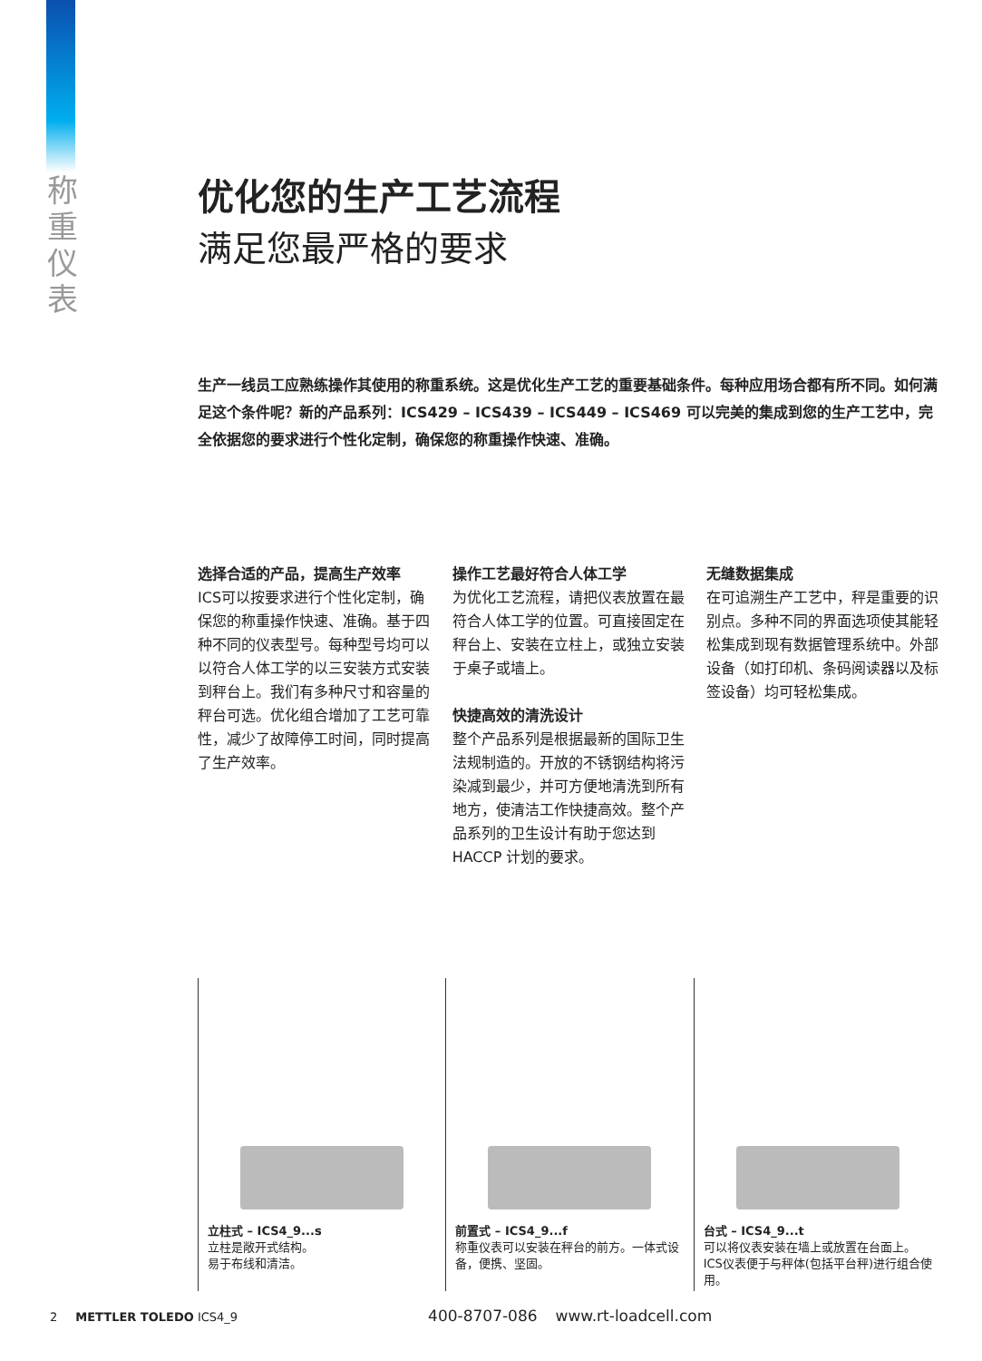称
重
仪
表
优化您的生产工艺流程
满足您最严格的要求
生产一线员工应熟练操作其使用的称重系统。这是优化生产工艺的重要基础条件。每种应用场合都有所不同。如何满足这个条件呢？新的产品系列：ICS429 – ICS439 – ICS449 – ICS469 可以完美的集成到您的生产工艺中，完全依据您的要求进行个性化定制，确保您的称重操作快速、准确。
选择合适的产品，提高生产效率
ICS可以按要求进行个性化定制，确保您的称重操作快速、准确。基于四 种不同的仪表型号。每种型号均可以以符合人体工学的以三安装方式安装到秤台上。我们有多种尺寸和容量的秤台可选。优化组合增加了工艺可靠性，减少了故障停工时间，同时提高了生产效率。
操作工艺最好符合人体工学
为优化工艺流程，请把仪表放置在最符合人体工学的位置。可直接固定在秤台上、安装在立柱上，或独立安装于桌子或墙上。
快捷高效的清洗设计
整个产品系列是根据最新的国际卫生法规制造的。开放的不锈钢结构将污染减到最少，并可方便地清洗到所有地方，使清洁工作快捷高效。整个产品系列的卫生设计有助于您达到 HACCP 计划的要求。
无缝数据集成
在可追溯生产工艺中，秤是重要的识别点。多种不同的界面选项使其能轻松集成到现有数据管理系统中。外部设备（如打印机、条码阅读器以及标签设备）均可轻松集成。
立柱式 – ICS4_9...s
立柱是敞开式结构。
易于布线和清洁。
前置式 – ICS4_9...f
称重仪表可以安装在秤台的前方。一体式设备，便携、坚固。
台式 – ICS4_9...t
可以将仪表安装在墙上或放置在台面上。ICS仪表便于与秤体(包括平台秤)进行组合使用。
2 METTLER TOLEDO ICS4_9 400-8707-086 www.rt-loadcell.com